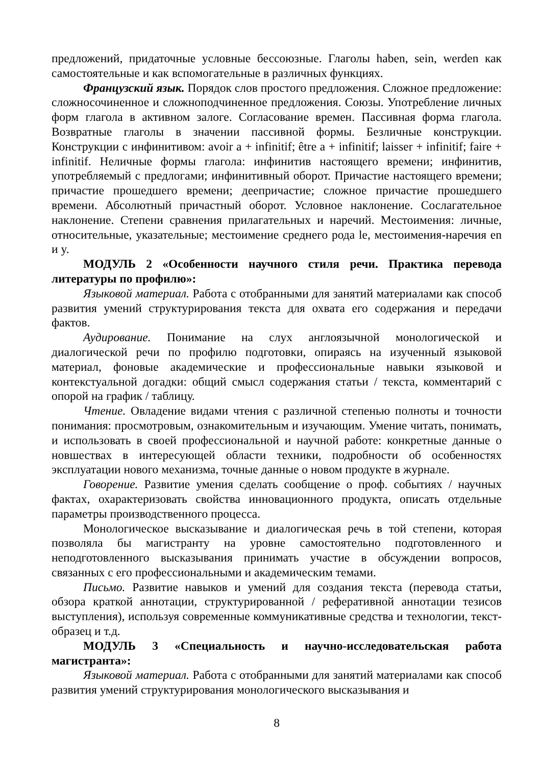предложений, придаточные условные бессоюзные. Глаголы haben, sein, werden как самостоятельные и как вспомогательные в различных функциях.
Французский язык. Порядок слов простого предложения. Сложное предложение: сложносочиненное и сложноподчиненное предложения. Союзы. Употребление личных форм глагола в активном залоге. Согласование времен. Пассивная форма глагола. Возвратные глаголы в значении пассивной формы. Безличные конструкции. Конструкции с инфинитивом: avoir a + infinitif; être a + infinitif; laisser + infinitif; faire + infinitif. Неличные формы глагола: инфинитив настоящего времени; инфинитив, употребляемый с предлогами; инфинитивный оборот. Причастие настоящего времени; причастие прошедшего времени; деепричастие; сложное причастие прошедшего времени. Абсолютный причастный оборот. Условное наклонение. Сослагательное наклонение. Степени сравнения прилагательных и наречий. Местоимения: личные, относительные, указательные; местоимение среднего рода le, местоимения-наречия en и y.
МОДУЛЬ 2 «Особенности научного стиля речи. Практика перевода литературы по профилю»:
Языковой материал. Работа с отобранными для занятий материалами как способ развития умений структурирования текста для охвата его содержания и передачи фактов.
Аудирование. Понимание на слух англоязычной монологической и диалогической речи по профилю подготовки, опираясь на изученный языковой материал, фоновые академические и профессиональные навыки языковой и контекстуальной догадки: общий смысл содержания статьи / текста, комментарий с опорой на график / таблицу.
Чтение. Овладение видами чтения с различной степенью полноты и точности понимания: просмотровым, ознакомительным и изучающим. Умение читать, понимать, и использовать в своей профессиональной и научной работе: конкретные данные о новшествах в интересующей области техники, подробности об особенностях эксплуатации нового механизма, точные данные о новом продукте в журнале.
Говорение. Развитие умения сделать сообщение о проф. событиях / научных фактах, охарактеризовать свойства инновационного продукта, описать отдельные параметры производственного процесса.
Монологическое высказывание и диалогическая речь в той степени, которая позволяла бы магистранту на уровне самостоятельно подготовленного и неподготовленного высказывания принимать участие в обсуждении вопросов, связанных с его профессиональными и академическим темами.
Письмо. Развитие навыков и умений для создания текста (перевода статьи, обзора краткой аннотации, структурированной / реферативной аннотации тезисов выступления), используя современные коммуникативные средства и технологии, текст-образец и т.д.
МОДУЛЬ 3 «Специальность и научно-исследовательская работа магистранта»:
Языковой материал. Работа с отобранными для занятий материалами как способ развития умений структурирования монологического высказывания и
8